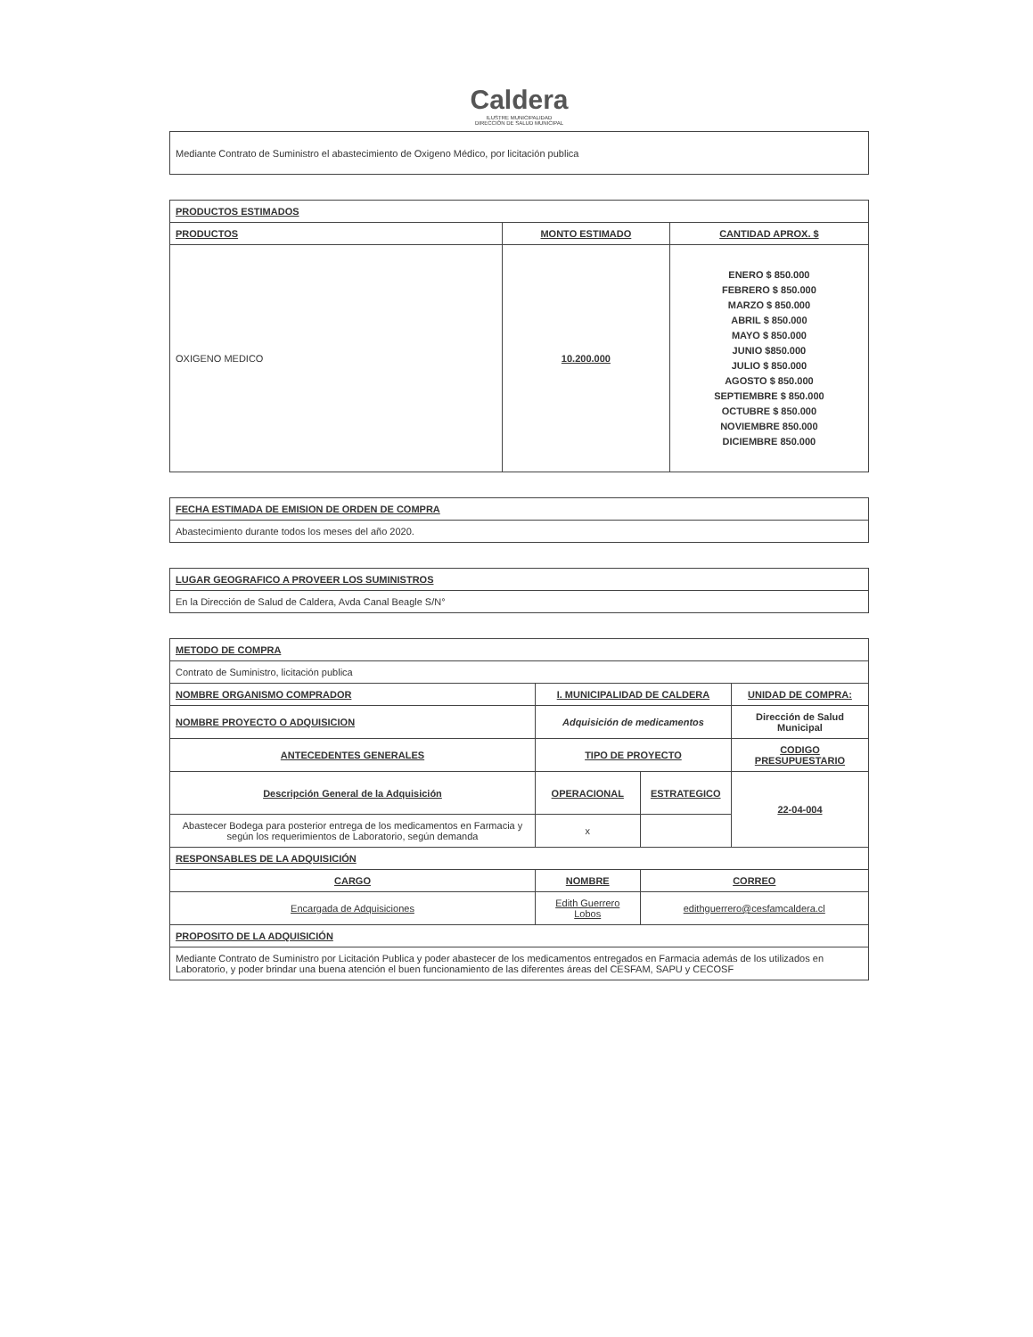Caldera
ILUSTRE MUNICIPALIDAD
DIRECCIÓN DE SALUD MUNICIPAL
| Mediante Contrato de Suministro el abastecimiento de Oxigeno Médico, por licitación publica |
| PRODUCTOS ESTIMADOS | | |
| --- | --- | --- |
| PRODUCTOS | MONTO ESTIMADO | CANTIDAD APROX. $ |
| OXIGENO MEDICO | 10.200.000 | ENERO $ 850.000 FEBRERO $ 850.000 MARZO $ 850.000 ABRIL $ 850.000 MAYO $ 850.000 JUNIO $850.000 JULIO $ 850.000 AGOSTO $ 850.000 SEPTIEMBRE $ 850.000 OCTUBRE $ 850.000 NOVIEMBRE 850.000 DICIEMBRE 850.000 |
| FECHA ESTIMADA DE EMISION DE ORDEN DE COMPRA |
| --- |
| Abastecimiento durante todos los meses del año 2020. |
| LUGAR GEOGRAFICO A PROVEER LOS SUMINISTROS |
| --- |
| En la Dirección de Salud de Caldera, Avda Canal Beagle S/N° |
| METODO DE COMPRA | | | | |
| --- | --- | --- | --- | --- |
| Contrato de Suministro, licitación publica | | | | |
| NOMBRE ORGANISMO COMPRADOR | I. MUNICIPALIDAD DE CALDERA | | | UNIDAD DE COMPRA: |
| NOMBRE PROYECTO O ADQUISICION | Adquisición de medicamentos | | | Dirección de Salud Municipal |
| ANTECEDENTES GENERALES | | TIPO DE PROYECTO | | CODIGO PRESUPUESTARIO |
| Descripción General de la Adquisición | | OPERACIONAL | ESTRATEGICO | 22-04-004 |
| Abastecer Bodega para posterior entrega de los medicamentos en Farmacia y según los requerimientos de Laboratorio, según demanda | | x | | |
| RESPONSABLES DE LA ADQUISICIÓN | | | | |
| CARGO | NOMBRE | | CORREO | |
| Encargada de Adquisiciones | Edith Guerrero Lobos | | edithguerrero@cesfamcaldera.cl | |
| PROPOSITO DE LA ADQUISICIÓN | | | | |
| Mediante Contrato de Suministro por Licitación Publica y poder abastecer de los medicamentos entregados en Farmacia además de los utilizados en Laboratorio, y poder brindar una buena atención el buen funcionamiento de las diferentes áreas del CESFAM, SAPU y CECOSF | | | | |